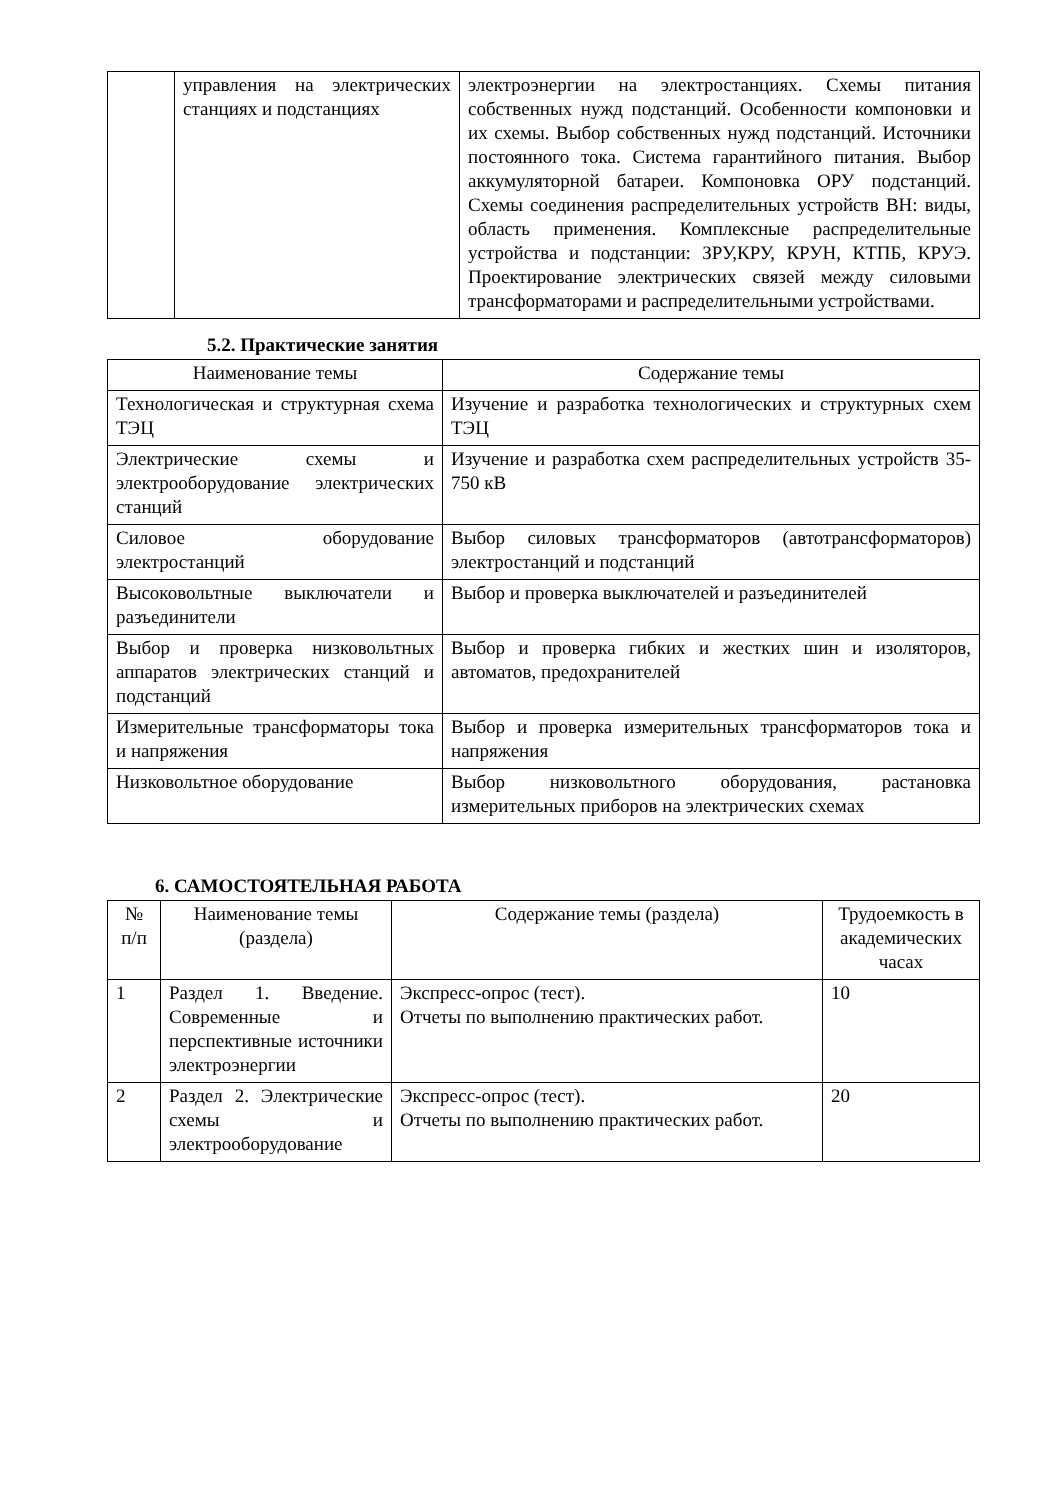| | управления на электрических станциях и подстанциях | электроэнергии на электростанциях. Схемы питания собственных нужд подстанций. Особенности компоновки и их схемы. Выбор собственных нужд подстанций. Источники постоянного тока. Система гарантийного питания. Выбор аккумуляторной батареи. Компоновка ОРУ подстанций. Схемы соединения распределительных устройств ВН: виды, область применения. Комплексные распределительные устройства и подстанции: ЗРУ,КРУ, КРУН, КТПБ, КРУЭ. Проектирование электрических связей между силовыми трансформаторами и распределительными устройствами. |
5.2. Практические занятия
| Наименование темы | Содержание темы |
| --- | --- |
| Технологическая и структурная схема ТЭЦ | Изучение и разработка технологических и структурных схем ТЭЦ |
| Электрические схемы и электрооборудование электрических станций | Изучение и разработка схем распределительных устройств 35-750 кВ |
| Силовое оборудование электростанций | Выбор силовых трансформаторов (автотрансформаторов) электростанций и подстанций |
| Высоковольтные выключатели и разъединители | Выбор и проверка выключателей и разъединителей |
| Выбор и проверка низковольтных аппаратов электрических станций и подстанций | Выбор и проверка гибких и жестких шин и изоляторов, автоматов, предохранителей |
| Измерительные трансформаторы тока и напряжения | Выбор и проверка измерительных трансформаторов тока и напряжения |
| Низковольтное оборудование | Выбор низковольтного оборудования, растановка измерительных приборов на электрических схемах |
6. САМОСТОЯТЕЛЬНАЯ РАБОТА
| № п/п | Наименование темы (раздела) | Содержание темы (раздела) | Трудоемкость в академических часах |
| --- | --- | --- | --- |
| 1 | Раздел 1. Введение. Современные и перспективные источники электроэнергии | Экспресс-опрос (тест). Отчеты по выполнению практических работ. | 10 |
| 2 | Раздел 2. Электрические схемы и электрооборудование | Экспресс-опрос (тест). Отчеты по выполнению практических работ. | 20 |